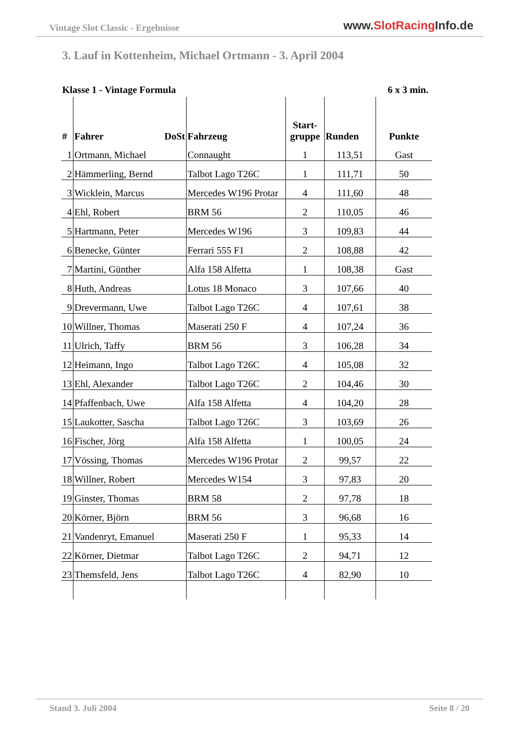Vintage Slot Classic - Ergebnisse
www.SlotRacing Info.de
3. Lauf in Kottenheim, Michael Ortmann - 3. April 2004
Klasse 1 - Vintage Formula 6 x 3 min.
| # | Fahrer DoSt | Fahrzeug | Start- gruppe | Runden | Punkte |
| --- | --- | --- | --- | --- | --- |
| 1 | Ortmann, Michael | Connaught | 1 | 113,51 | Gast |
| 2 | Hämmerling, Bernd | Talbot Lago T26C | 1 | 111,71 | 50 |
| 3 | Wicklein, Marcus | Mercedes W196 Protar | 4 | 111,60 | 48 |
| 4 | Ehl, Robert | BRM 56 | 2 | 110,05 | 46 |
| 5 | Hartmann, Peter | Mercedes W196 | 3 | 109,83 | 44 |
| 6 | Benecke, Günter | Ferrari 555 F1 | 2 | 108,88 | 42 |
| 7 | Martini, Günther | Alfa 158 Alfetta | 1 | 108,38 | Gast |
| 8 | Huth, Andreas | Lotus 18 Monaco | 3 | 107,66 | 40 |
| 9 | Drevermann, Uwe | Talbot Lago T26C | 4 | 107,61 | 38 |
| 10 | Willner, Thomas | Maserati 250 F | 4 | 107,24 | 36 |
| 11 | Ulrich, Taffy | BRM 56 | 3 | 106,28 | 34 |
| 12 | Heimann, Ingo | Talbot Lago T26C | 4 | 105,08 | 32 |
| 13 | Ehl, Alexander | Talbot Lago T26C | 2 | 104,46 | 30 |
| 14 | Pfaffenbach, Uwe | Alfa 158 Alfetta | 4 | 104,20 | 28 |
| 15 | Laukotter, Sascha | Talbot Lago T26C | 3 | 103,69 | 26 |
| 16 | Fischer, Jörg | Alfa 158 Alfetta | 1 | 100,05 | 24 |
| 17 | Vössing, Thomas | Mercedes W196 Protar | 2 | 99,57 | 22 |
| 18 | Willner, Robert | Mercedes W154 | 3 | 97,83 | 20 |
| 19 | Ginster, Thomas | BRM 58 | 2 | 97,78 | 18 |
| 20 | Körner, Björn | BRM 56 | 3 | 96,68 | 16 |
| 21 | Vandenryt, Emanuel | Maserati 250 F | 1 | 95,33 | 14 |
| 22 | Körner, Dietmar | Talbot Lago T26C | 2 | 94,71 | 12 |
| 23 | Themsfeld, Jens | Talbot Lago T26C | 4 | 82,90 | 10 |
Stand 3. Juli 2004 Seite 8 / 20